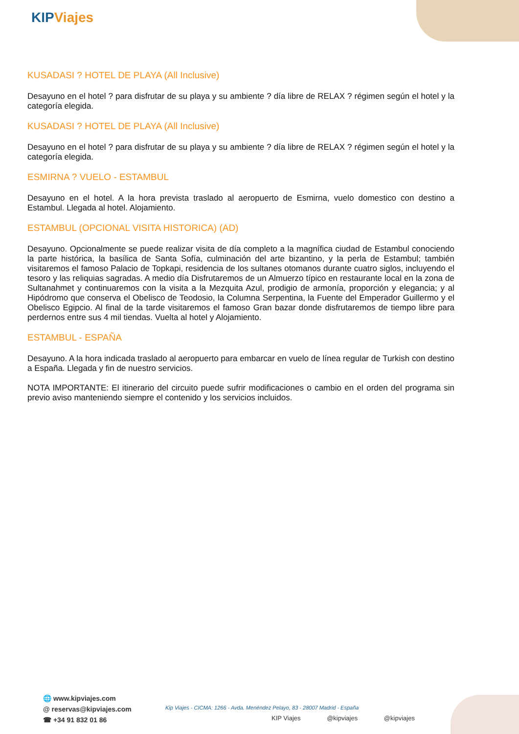KIP Viajes
KUSADASI ? HOTEL DE PLAYA (All Inclusive)
Desayuno en el hotel ? para disfrutar de su playa y su ambiente ? día libre de RELAX ? régimen según el hotel y la categoría elegida.
KUSADASI ? HOTEL DE PLAYA (All Inclusive)
Desayuno en el hotel ? para disfrutar de su playa y su ambiente ? día libre de RELAX ? régimen según el hotel y la categoría elegida.
ESMIRNA ? VUELO - ESTAMBUL
Desayuno en el hotel. A la hora prevista traslado al aeropuerto de Esmirna, vuelo domestico con destino a Estambul. Llegada al hotel. Alojamiento.
ESTAMBUL (OPCIONAL VISITA HISTORICA) (AD)
Desayuno. Opcionalmente se puede realizar visita de día completo a la magnífica ciudad de Estambul conociendo la parte histórica, la basílica de Santa Sofía, culminación del arte bizantino, y la perla de Estambul; también visitaremos el famoso Palacio de Topkapi, residencia de los sultanes otomanos durante cuatro siglos, incluyendo el tesoro y las reliquias sagradas. A medio día Disfrutaremos de un Almuerzo típico en restaurante local en la zona de Sultanahmet y continuaremos con la visita a la Mezquita Azul, prodigio de armonía, proporción y elegancia; y al Hipódromo que conserva el Obelisco de Teodosio, la Columna Serpentina, la Fuente del Emperador Guillermo y el Obelisco Egipcio. Al final de la tarde visitaremos el famoso Gran bazar donde disfrutaremos de tiempo libre para perdernos entre sus 4 mil tiendas. Vuelta al hotel y Alojamiento.
ESTAMBUL - ESPAÑA
Desayuno. A la hora indicada traslado al aeropuerto para embarcar en vuelo de línea regular de Turkish con destino a España. Llegada y fin de nuestro servicios.
NOTA IMPORTANTE: El itinerario del circuito puede sufrir modificaciones o cambio en el orden del programa sin previo aviso manteniendo siempre el contenido y los servicios incluidos.
🌐 www.kipviajes.com
@ reservas@kipviajes.com
☎ +34 91 832 01 86
Kip Viajes - CICMA: 1266 - Avda. Menéndez Pelayo, 83 - 28007 Madrid - España
KIP Viajes @kipviajes @kipviajes